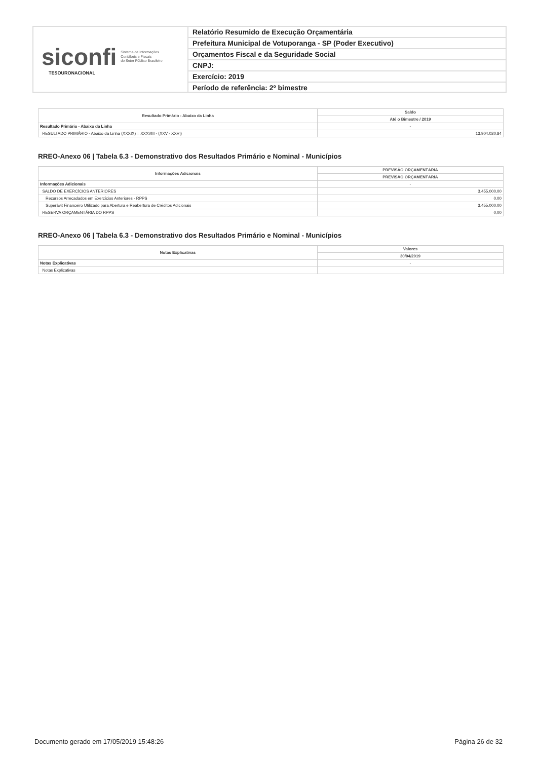siconfi Sistema de Informações
Contábeis e Fiscais
do Setor Público Brasileiro
TESOURONACIONAL
Relatório Resumido de Execução Orçamentária
Prefeitura Municipal de Votuporanga - SP (Poder Executivo)
Orçamentos Fiscal e da Seguridade Social
CNPJ:
Exercício: 2019
Período de referência: 2º bimestre
| Resultado Primário - Abaixo da Linha | Saldo |
| --- | --- |
| | Até o Bimestre / 2019 |
| Resultado Primário - Abaixo da Linha | - |
| RESULTADO PRIMÁRIO - Abaixo da Linha (XXXIX) = XXXVIII - (XXV - XXVI) | 13.904.020,84 |
RREO-Anexo 06 | Tabela 6.3 - Demonstrativo dos Resultados Primário e Nominal - Municípios
| Informações Adicionais | PREVISÃO ORÇAMENTÁRIA |
| --- | --- |
| | PREVISÃO ORÇAMENTÁRIA |
| Informações Adicionais | - |
| SALDO DE EXERCÍCIOS ANTERIORES | 3.455.000,00 |
| Recursos Arrecadados em Exercícios Anteriores - RPPS | 0,00 |
| Superávit Financeiro Utilizado para Abertura e Reabertura de Créditos Adicionais | 3.455.000,00 |
| RESERVA ORÇAMENTÁRIA DO RPPS | 0,00 |
RREO-Anexo 06 | Tabela 6.3 - Demonstrativo dos Resultados Primário e Nominal - Municípios
| Notas Explicativas | Valores |
| --- | --- |
| | 30/04/2019 |
| Notas Explicativas | - |
| Notas Explicativas | |
Documento gerado em 17/05/2019 15:48:26 Página 26 de 32